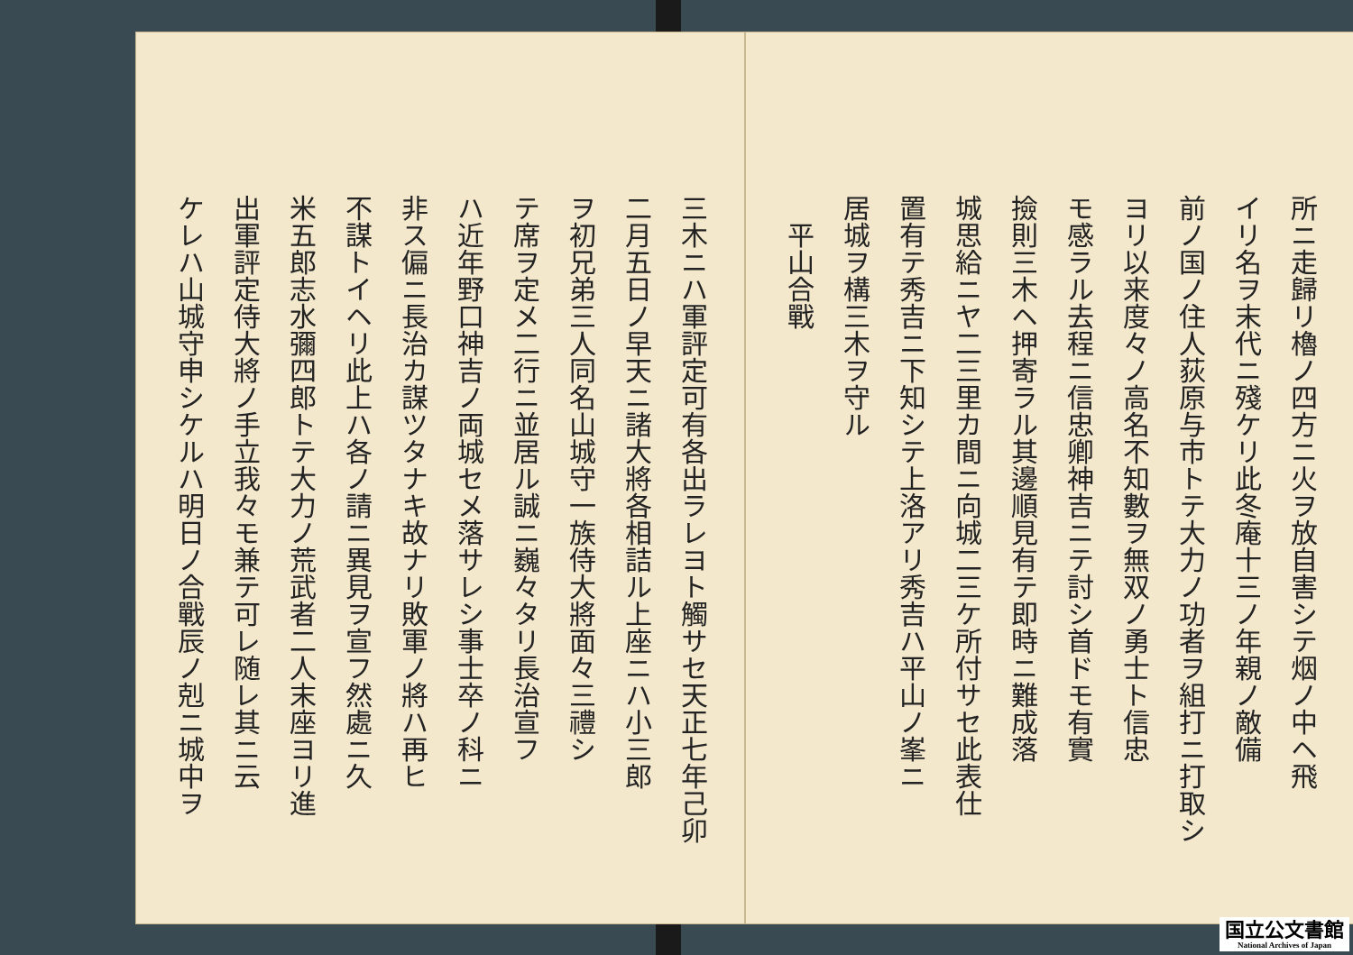三木ニハ軍評定可有各出ラレヨト觸サセ天正七年己卯
二月五日ノ早天ニ諸大將各相詰ル上座ニハ小三郎
ヲ初兄弟三人同名山城守一族侍大將面々三禮シ
テ席ヲ定メ二行ニ並居ル誠ニ巍々タリ長治宣フ
ハ近年野口神吉ノ両城セメ落サレシ事士卒ノ科ニ
非ス偏ニ長治カ謀ツタナキ故ナリ敗軍ノ將ハ再ヒ
不謀トイヘリ此上ハ各ノ請ニ異見ヲ宣フ然處ニ久
米五郎志水彌四郎トテ大力ノ荒武者二人末座ヨリ進
出軍評定侍大將ノ手立我々モ兼テ可レ随レ其ニ云
ケレハ山城守申シケルハ明日ノ合戰辰ノ剋ニ城中ヲ
所ニ走歸リ櫓ノ四方ニ火ヲ放自害シテ烟ノ中ヘ飛
イリ名ヲ末代ニ殘ケリ此冬庵十三ノ年親ノ敵備
前ノ国ノ住人荻原与市トテ大力ノ功者ヲ組打ニ打取シ
ヨリ以来度々ノ高名不知數ヲ無双ノ勇士ト信忠
モ感ラル去程ニ信忠卿神吉ニテ討シ首ドモ有實
撿則三木ヘ押寄ラル其邊順見有テ即時ニ難成落
城思給ニヤ二三里カ間ニ向城二三ケ所付サセ此表仕
置有テ秀吉ニ下知シテ上洛アリ秀吉ハ平山ノ峯ニ
居城ヲ構三木ヲ守ル
　平山合戰
国立公文書館
National Archives of Japan